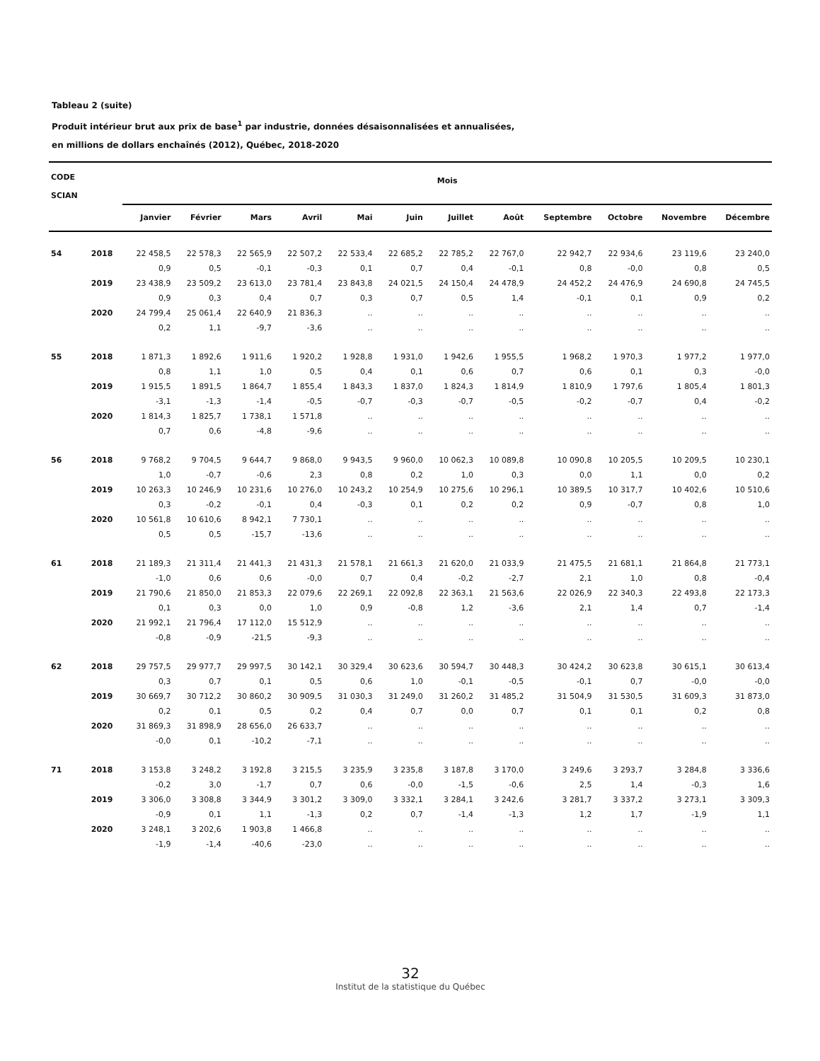Tableau 2 (suite)
Produit intérieur brut aux prix de base<sup>1</sup> par industrie, données désaisonnalisées et annualisées,
en millions de dollars enchaînés (2012), Québec, 2018-2020
| CODE SCIAN | | Mois | | | | | | | | | | | |
| --- | --- | --- | --- | --- | --- | --- | --- | --- | --- | --- | --- | --- | --- |
| | | Janvier | Février | Mars | Avril | Mai | Juin | Juillet | Août | Septembre | Octobre | Novembre | Décembre |
| 54 | 2018 | 22 458,5 | 22 578,3 | 22 565,9 | 22 507,2 | 22 533,4 | 22 685,2 | 22 785,2 | 22 767,0 | 22 942,7 | 22 934,6 | 23 119,6 | 23 240,0 |
| | | 0,9 | 0,5 | -0,1 | -0,3 | 0,1 | 0,7 | 0,4 | -0,1 | 0,8 | -0,0 | 0,8 | 0,5 |
| | 2019 | 23 438,9 | 23 509,2 | 23 613,0 | 23 781,4 | 23 843,8 | 24 021,5 | 24 150,4 | 24 478,9 | 24 452,2 | 24 476,9 | 24 690,8 | 24 745,5 |
| | | 0,9 | 0,3 | 0,4 | 0,7 | 0,3 | 0,7 | 0,5 | 1,4 | -0,1 | 0,1 | 0,9 | 0,2 |
| | 2020 | 24 799,4 | 25 061,4 | 22 640,9 | 21 836,3 | .. | .. | .. | .. | .. | .. | .. | .. |
| | | 0,2 | 1,1 | -9,7 | -3,6 | .. | .. | .. | .. | .. | .. | .. | .. |
| 55 | 2018 | 1 871,3 | 1 892,6 | 1 911,6 | 1 920,2 | 1 928,8 | 1 931,0 | 1 942,6 | 1 955,5 | 1 968,2 | 1 970,3 | 1 977,2 | 1 977,0 |
| | | 0,8 | 1,1 | 1,0 | 0,5 | 0,4 | 0,1 | 0,6 | 0,7 | 0,6 | 0,1 | 0,3 | -0,0 |
| | 2019 | 1 915,5 | 1 891,5 | 1 864,7 | 1 855,4 | 1 843,3 | 1 837,0 | 1 824,3 | 1 814,9 | 1 810,9 | 1 797,6 | 1 805,4 | 1 801,3 |
| | | -3,1 | -1,3 | -1,4 | -0,5 | -0,7 | -0,3 | -0,7 | -0,5 | -0,2 | -0,7 | 0,4 | -0,2 |
| | 2020 | 1 814,3 | 1 825,7 | 1 738,1 | 1 571,8 | .. | .. | .. | .. | .. | .. | .. | .. |
| | | 0,7 | 0,6 | -4,8 | -9,6 | .. | .. | .. | .. | .. | .. | .. | .. |
| 56 | 2018 | 9 768,2 | 9 704,5 | 9 644,7 | 9 868,0 | 9 943,5 | 9 960,0 | 10 062,3 | 10 089,8 | 10 090,8 | 10 205,5 | 10 209,5 | 10 230,1 |
| | | 1,0 | -0,7 | -0,6 | 2,3 | 0,8 | 0,2 | 1,0 | 0,3 | 0,0 | 1,1 | 0,0 | 0,2 |
| | 2019 | 10 263,3 | 10 246,9 | 10 231,6 | 10 276,0 | 10 243,2 | 10 254,9 | 10 275,6 | 10 296,1 | 10 389,5 | 10 317,7 | 10 402,6 | 10 510,6 |
| | | 0,3 | -0,2 | -0,1 | 0,4 | -0,3 | 0,1 | 0,2 | 0,2 | 0,9 | -0,7 | 0,8 | 1,0 |
| | 2020 | 10 561,8 | 10 610,6 | 8 942,1 | 7 730,1 | .. | .. | .. | .. | .. | .. | .. | .. |
| | | 0,5 | 0,5 | -15,7 | -13,6 | .. | .. | .. | .. | .. | .. | .. | .. |
| 61 | 2018 | 21 189,3 | 21 311,4 | 21 441,3 | 21 431,3 | 21 578,1 | 21 661,3 | 21 620,0 | 21 033,9 | 21 475,5 | 21 681,1 | 21 864,8 | 21 773,1 |
| | | -1,0 | 0,6 | 0,6 | -0,0 | 0,7 | 0,4 | -0,2 | -2,7 | 2,1 | 1,0 | 0,8 | -0,4 |
| | 2019 | 21 790,6 | 21 850,0 | 21 853,3 | 22 079,6 | 22 269,1 | 22 092,8 | 22 363,1 | 21 563,6 | 22 026,9 | 22 340,3 | 22 493,8 | 22 173,3 |
| | | 0,1 | 0,3 | 0,0 | 1,0 | 0,9 | -0,8 | 1,2 | -3,6 | 2,1 | 1,4 | 0,7 | -1,4 |
| | 2020 | 21 992,1 | 21 796,4 | 17 112,0 | 15 512,9 | .. | .. | .. | .. | .. | .. | .. | .. |
| | | -0,8 | -0,9 | -21,5 | -9,3 | .. | .. | .. | .. | .. | .. | .. | .. |
| 62 | 2018 | 29 757,5 | 29 977,7 | 29 997,5 | 30 142,1 | 30 329,4 | 30 623,6 | 30 594,7 | 30 448,3 | 30 424,2 | 30 623,8 | 30 615,1 | 30 613,4 |
| | | 0,3 | 0,7 | 0,1 | 0,5 | 0,6 | 1,0 | -0,1 | -0,5 | -0,1 | 0,7 | -0,0 | -0,0 |
| | 2019 | 30 669,7 | 30 712,2 | 30 860,2 | 30 909,5 | 31 030,3 | 31 249,0 | 31 260,2 | 31 485,2 | 31 504,9 | 31 530,5 | 31 609,3 | 31 873,0 |
| | | 0,2 | 0,1 | 0,5 | 0,2 | 0,4 | 0,7 | 0,0 | 0,7 | 0,1 | 0,1 | 0,2 | 0,8 |
| | 2020 | 31 869,3 | 31 898,9 | 28 656,0 | 26 633,7 | .. | .. | .. | .. | .. | .. | .. | .. |
| | | -0,0 | 0,1 | -10,2 | -7,1 | .. | .. | .. | .. | .. | .. | .. | .. |
| 71 | 2018 | 3 153,8 | 3 248,2 | 3 192,8 | 3 215,5 | 3 235,9 | 3 235,8 | 3 187,8 | 3 170,0 | 3 249,6 | 3 293,7 | 3 284,8 | 3 336,6 |
| | | -0,2 | 3,0 | -1,7 | 0,7 | 0,6 | -0,0 | -1,5 | -0,6 | 2,5 | 1,4 | -0,3 | 1,6 |
| | 2019 | 3 306,0 | 3 308,8 | 3 344,9 | 3 301,2 | 3 309,0 | 3 332,1 | 3 284,1 | 3 242,6 | 3 281,7 | 3 337,2 | 3 273,1 | 3 309,3 |
| | | -0,9 | 0,1 | 1,1 | -1,3 | 0,2 | 0,7 | -1,4 | -1,3 | 1,2 | 1,7 | -1,9 | 1,1 |
| | 2020 | 3 248,1 | 3 202,6 | 1 903,8 | 1 466,8 | .. | .. | .. | .. | .. | .. | .. | .. |
| | | -1,9 | -1,4 | -40,6 | -23,0 | .. | .. | .. | .. | .. | .. | .. | .. |
32
Institut de la statistique du Québec